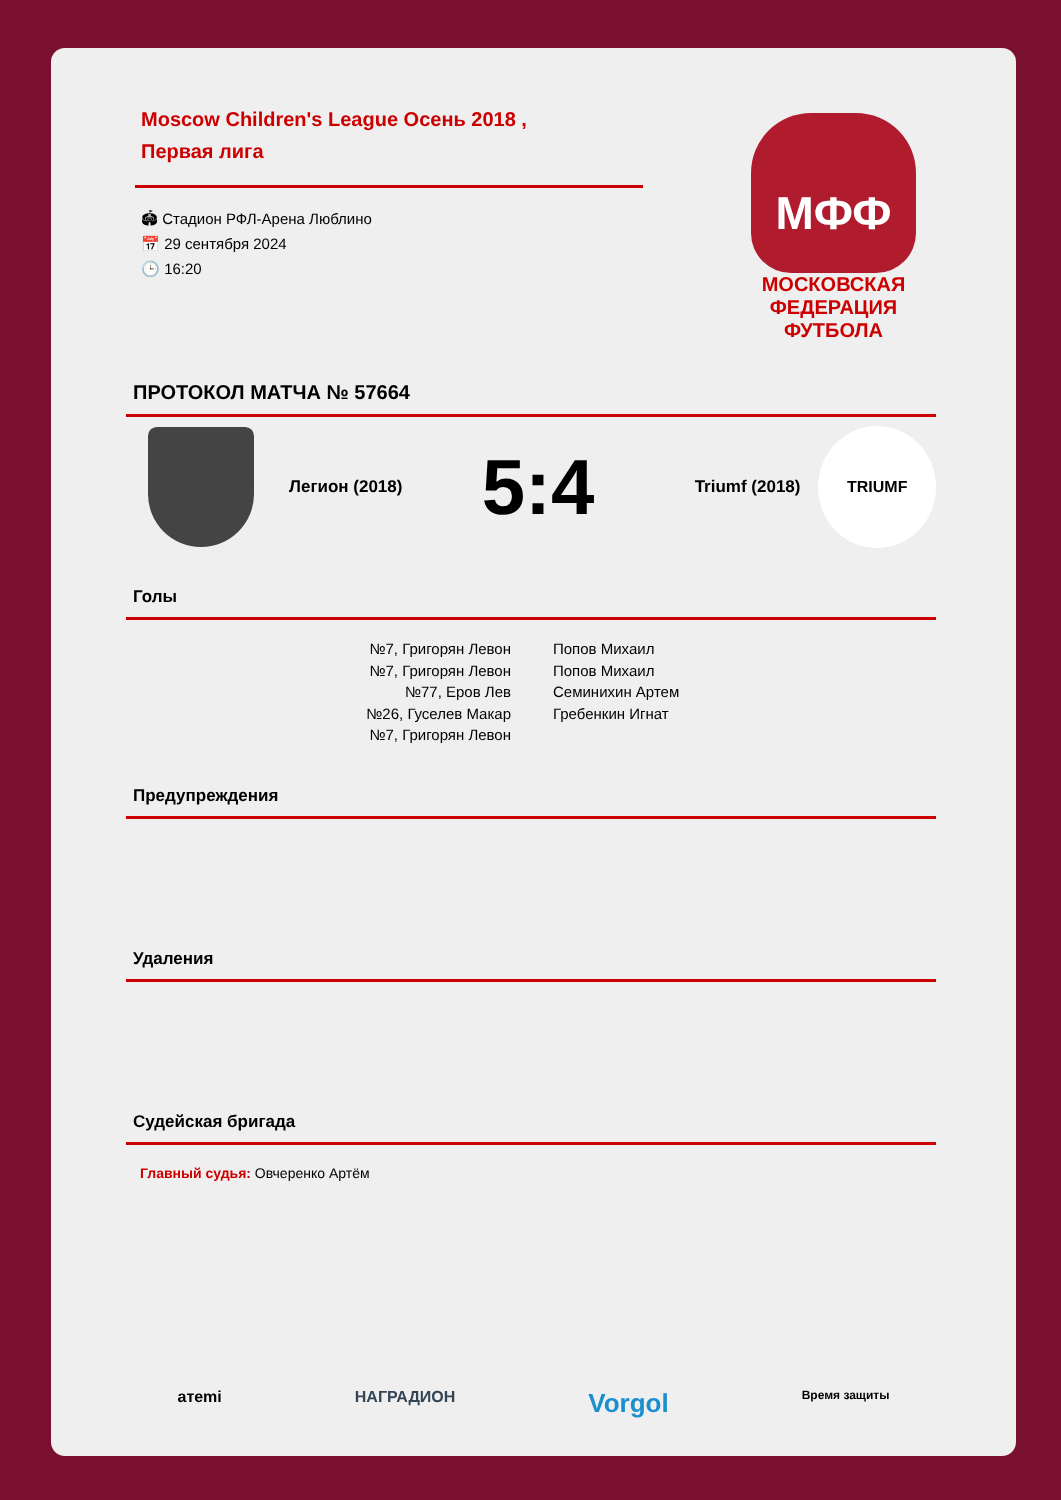Moscow Children's League Осень 2018 ,
Первая лига
🏟 Стадион РФЛ-Арена Люблино
📅 29 сентября 2024
🕒 16:20
МФФ
МОСКОВСКАЯ
ФЕДЕРАЦИЯ
ФУТБОЛА
ПРОТОКОЛ МАТЧА № 57664
Легион (2018)
5:4
Triumf (2018)
TRIUMF
Голы
№7, Григорян Левон
№7, Григорян Левон
№77, Еров Лев
№26, Гуселев Макар
№7, Григорян Левон
Попов Михаил
Попов Михаил
Семинихин Артем
Гребенкин Игнат
Предупреждения
Удаления
Судейская бригада
Главный судья: Овчеренко Артём
aтemi НАГРАДИОН Vorgol Время защиты